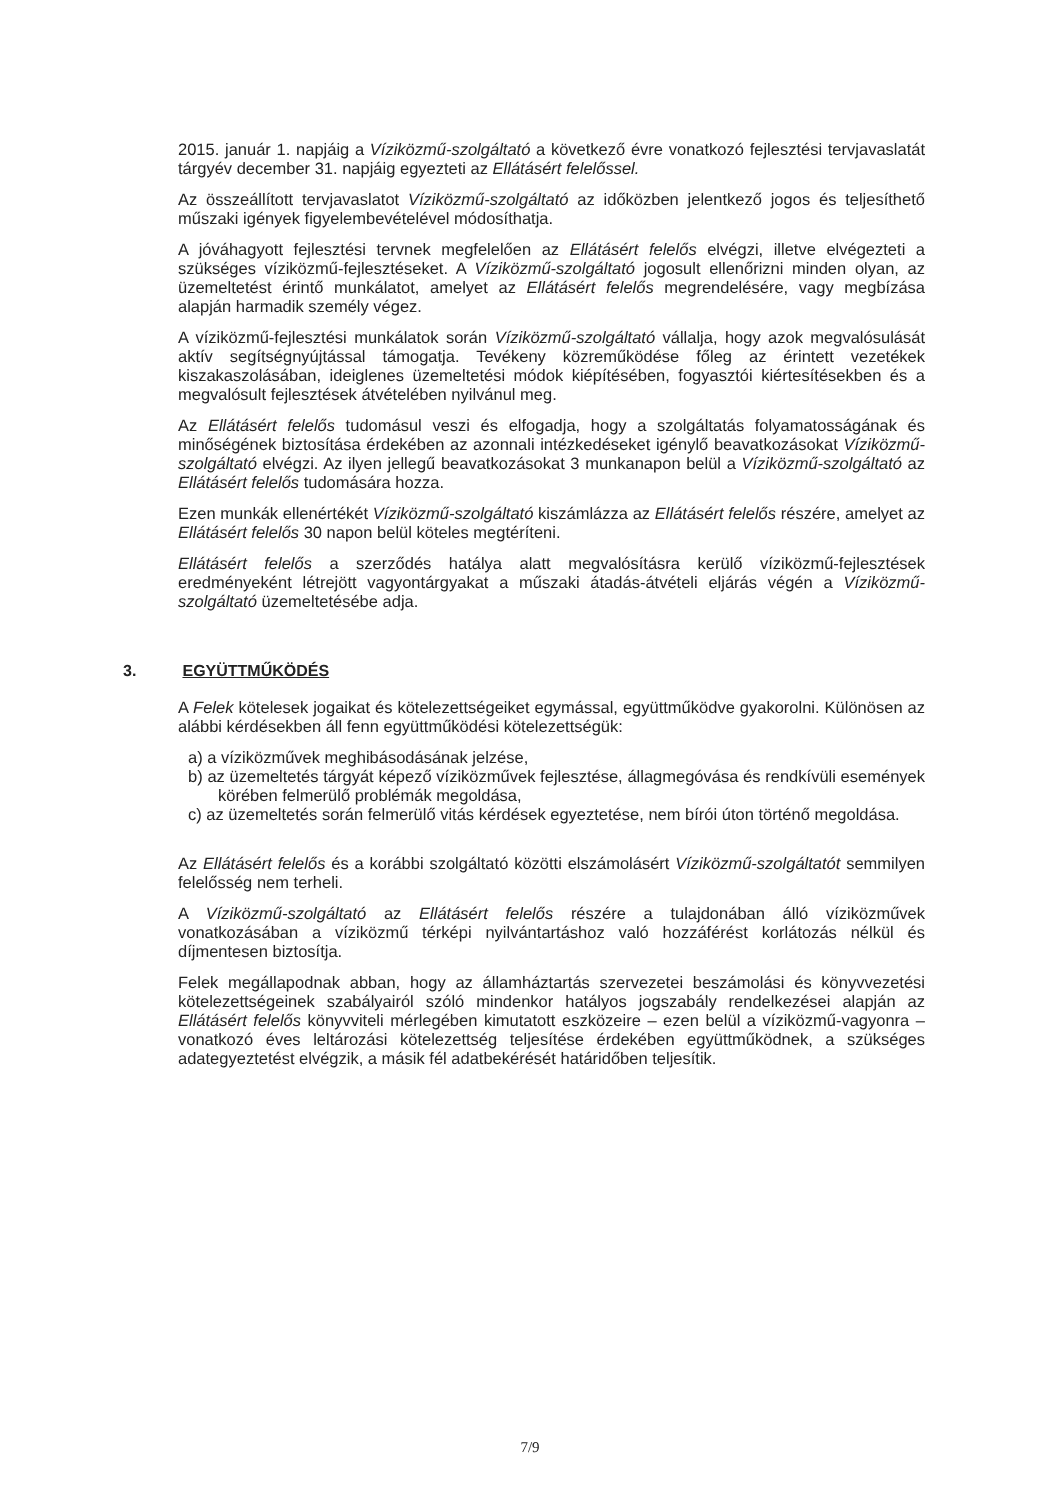2015. január 1. napjáig a Víziközmű-szolgáltató a következő évre vonatkozó fejlesztési tervjavaslatát tárgyév december 31. napjáig egyezteti az Ellátásért felelőssel.
Az összeállított tervjavaslatot Víziközmű-szolgáltató az időközben jelentkező jogos és teljesíthető műszaki igények figyelembevételével módosíthatja.
A jóváhagyott fejlesztési tervnek megfelelően az Ellátásért felelős elvégzi, illetve elvégezteti a szükséges víziközmű-fejlesztéseket. A Víziközmű-szolgáltató jogosult ellenőrizni minden olyan, az üzemeltetést érintő munkálatot, amelyet az Ellátásért felelős megrendelésére, vagy megbízása alapján harmadik személy végez.
A víziközmű-fejlesztési munkálatok során Víziközmű-szolgáltató vállalja, hogy azok megvalósulását aktív segítségnyújtással támogatja. Tevékeny közreműködése főleg az érintett vezetékek kiszakaszolásában, ideiglenes üzemeltetési módok kiépítésében, fogyasztói kiértesítésekben és a megvalósult fejlesztések átvételében nyilvánul meg.
Az Ellátásért felelős tudomásul veszi és elfogadja, hogy a szolgáltatás folyamatosságának és minőségének biztosítása érdekében az azonnali intézkedéseket igénylő beavatkozásokat Víziközmű-szolgáltató elvégzi. Az ilyen jellegű beavatkozásokat 3 munkanapon belül a Víziközmű-szolgáltató az Ellátásért felelős tudomására hozza.
Ezen munkák ellenértékét Víziközmű-szolgáltató kiszámlázza az Ellátásért felelős részére, amelyet az Ellátásért felelős 30 napon belül köteles megtéríteni.
Ellátásért felelős a szerződés hatálya alatt megvalósításra kerülő víziközmű-fejlesztések eredményeként létrejött vagyontárgyakat a műszaki átadás-átvételi eljárás végén a Víziközmű-szolgáltató üzemeltetésébe adja.
3. EGYÜTTMŰKÖDÉS
A Felek kötelesek jogaikat és kötelezettségeiket egymással, együttműködve gyakorolni. Különösen az alábbi kérdésekben áll fenn együttműködési kötelezettségük:
a) a víziközművek meghibásodásának jelzése,
b) az üzemeltetés tárgyát képező víziközművek fejlesztése, állagmegóvása és rendkívüli események körében felmerülő problémák megoldása,
c) az üzemeltetés során felmerülő vitás kérdések egyeztetése, nem bírói úton történő megoldása.
Az Ellátásért felelős és a korábbi szolgáltató közötti elszámolásért Víziközmű-szolgáltatót semmilyen felelősség nem terheli.
A Víziközmű-szolgáltató az Ellátásért felelős részére a tulajdonában álló víziközművek vonatkozásában a víziközmű térképi nyilvántartáshoz való hozzáférést korlátozás nélkül és díjmentesen biztosítja.
Felek megállapodnak abban, hogy az államháztartás szervezetei beszámolási és könyvvezetési kötelezettségeinek szabályairól szóló mindenkor hatályos jogszabály rendelkezései alapján az Ellátásért felelős könyvviteli mérlegében kimutatott eszközeire – ezen belül a víziközmű-vagyonra – vonatkozó éves leltározási kötelezettség teljesítése érdekében együttműködnek, a szükséges adategyeztetést elvégzik, a másik fél adatbekérését határidőben teljesítik.
7/9